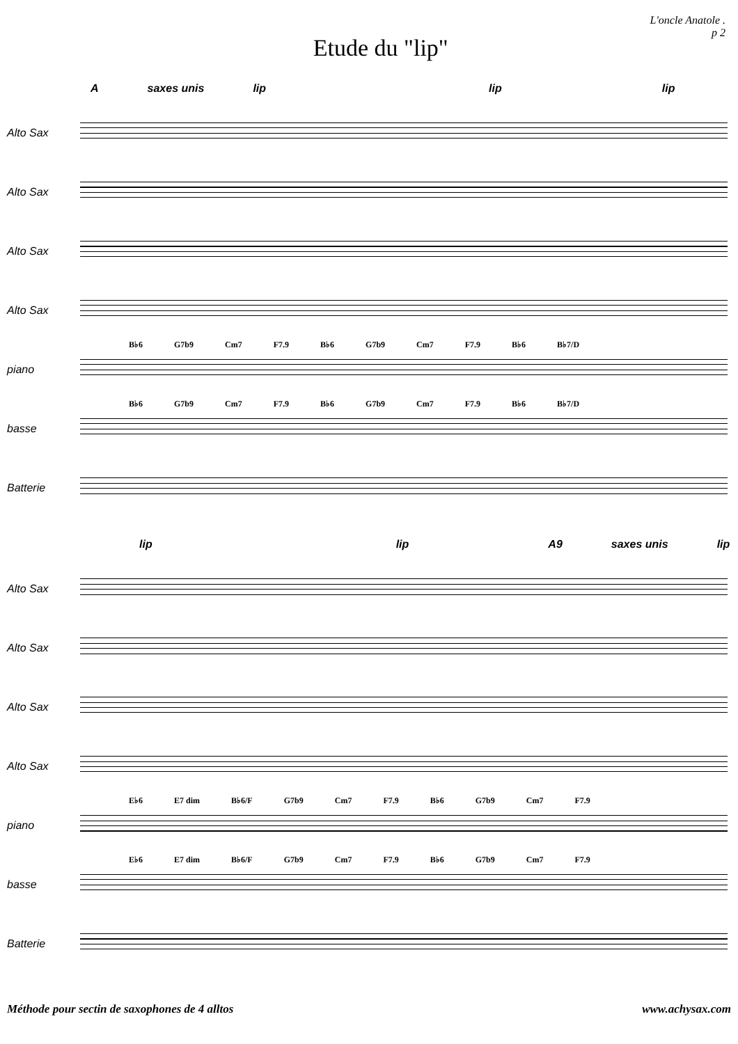Etude du "lip"
L'oncle Anatole .
p 2
Asaxes unis lip lip lip
Alto Sax
Alto Sax
Alto Sax
Alto Sax
piano
B♭6 G7b9 Cm7 F7.9 B♭6 G7b9 Cm7 F7.9 B♭6 B♭7/D
basse
B♭6 G7b9 Cm7 F7.9 B♭6 G7b9 Cm7 F7.9 B♭6 B♭7/D
Batterie
lip lip A9 saxes unis lip
Alto Sax
Alto Sax
Alto Sax
Alto Sax
piano
E♭6 E7 dim B♭6/F G7b9 Cm7 F7.9 B♭6 G7b9 Cm7 F7.9
basse
E♭6 E7 dim B♭6/F G7b9 Cm7 F7.9 B♭6 G7b9 Cm7 F7.9
Batterie
Méthode pour sectin de saxophones de 4 alltos www.achysax.com